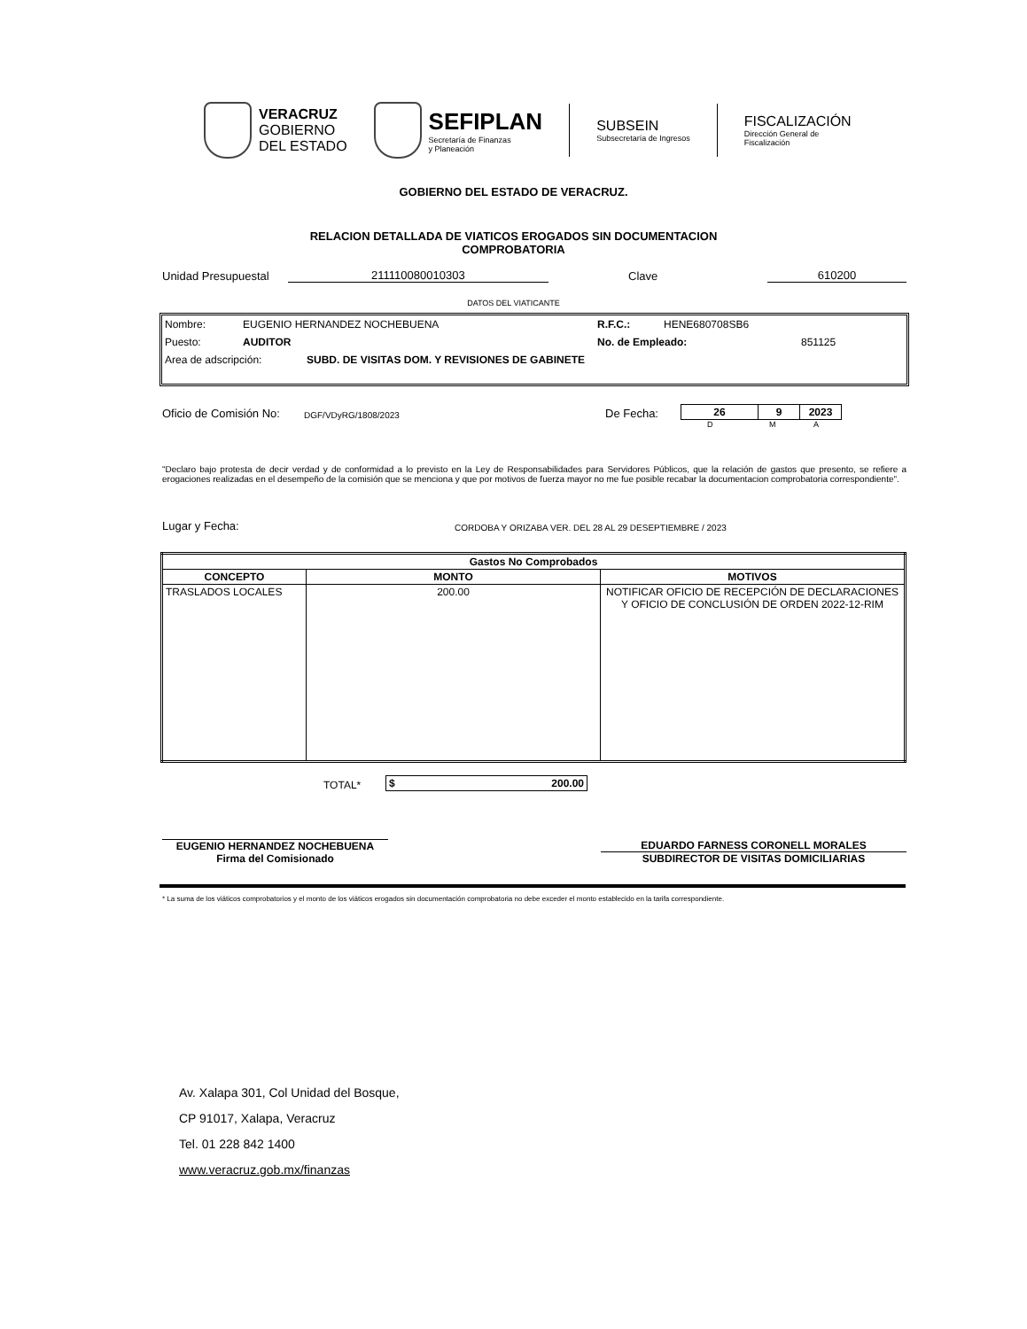VERACRUZ
GOBIERNO
DEL ESTADO
SEFIPLAN
Secretaría de Finanzas
y Planeación
SUBSEIN
Subsecretaría de Ingresos
FISCALIZACIÓN
Dirección General de
Fiscalización
GOBIERNO DEL ESTADO DE VERACRUZ.
RELACION DETALLADA DE VIATICOS EROGADOS SIN DOCUMENTACION
COMPROBATORIA
Unidad Presupuestal 211110080010303 Clave 610200
DATOS DEL VIATICANTE
Nombre: EUGENIO HERNANDEZ NOCHEBUENA R.F.C.: HENE680708SB6
Puesto: AUDITOR No. de Empleado: 851125
Area de adscripción: SUBD. DE VISITAS DOM. Y REVISIONES DE GABINETE
Oficio de Comisión No: DGF/VDyRG/1808/2023 De Fecha:
| 26 | 9 | 2023 |
D M A
"Declaro bajo protesta de decir verdad y de conformidad a lo previsto en la Ley de Responsabilidades para Servidores Públicos, que la relación de gastos que presento, se refiere a erogaciones realizadas en el desempeño de la comisión que se menciona y que por motivos de fuerza mayor no me fue posible recabar la documentacion comprobatoria correspondiente".
Lugar y Fecha: CORDOBA Y ORIZABA VER. DEL 28 AL 29 DESEPTIEMBRE / 2023
| Gastos No Comprobados | | |
| --- | --- | --- |
| CONCEPTO | MONTO | MOTIVOS |
| TRASLADOS LOCALES | 200.00 | NOTIFICAR OFICIO DE RECEPCIÓN DE DECLARACIONES Y OFICIO DE CONCLUSIÓN DE ORDEN 2022-12-RIM |
TOTAL*
| $ 200.00 |
EUGENIO HERNANDEZ NOCHEBUENA
Firma del Comisionado
EDUARDO FARNESS CORONELL MORALES
SUBDIRECTOR DE VISITAS DOMICILIARIAS
* La suma de los viáticos comprobatorios y el monto de los viáticos erogados sin documentación comprobatoria no debe exceder el monto establecido en la tarifa correspondiente.
Av. Xalapa 301, Col Unidad del Bosque,
CP 91017, Xalapa, Veracruz
Tel. 01 228 842 1400
www.veracruz.gob.mx/finanzas